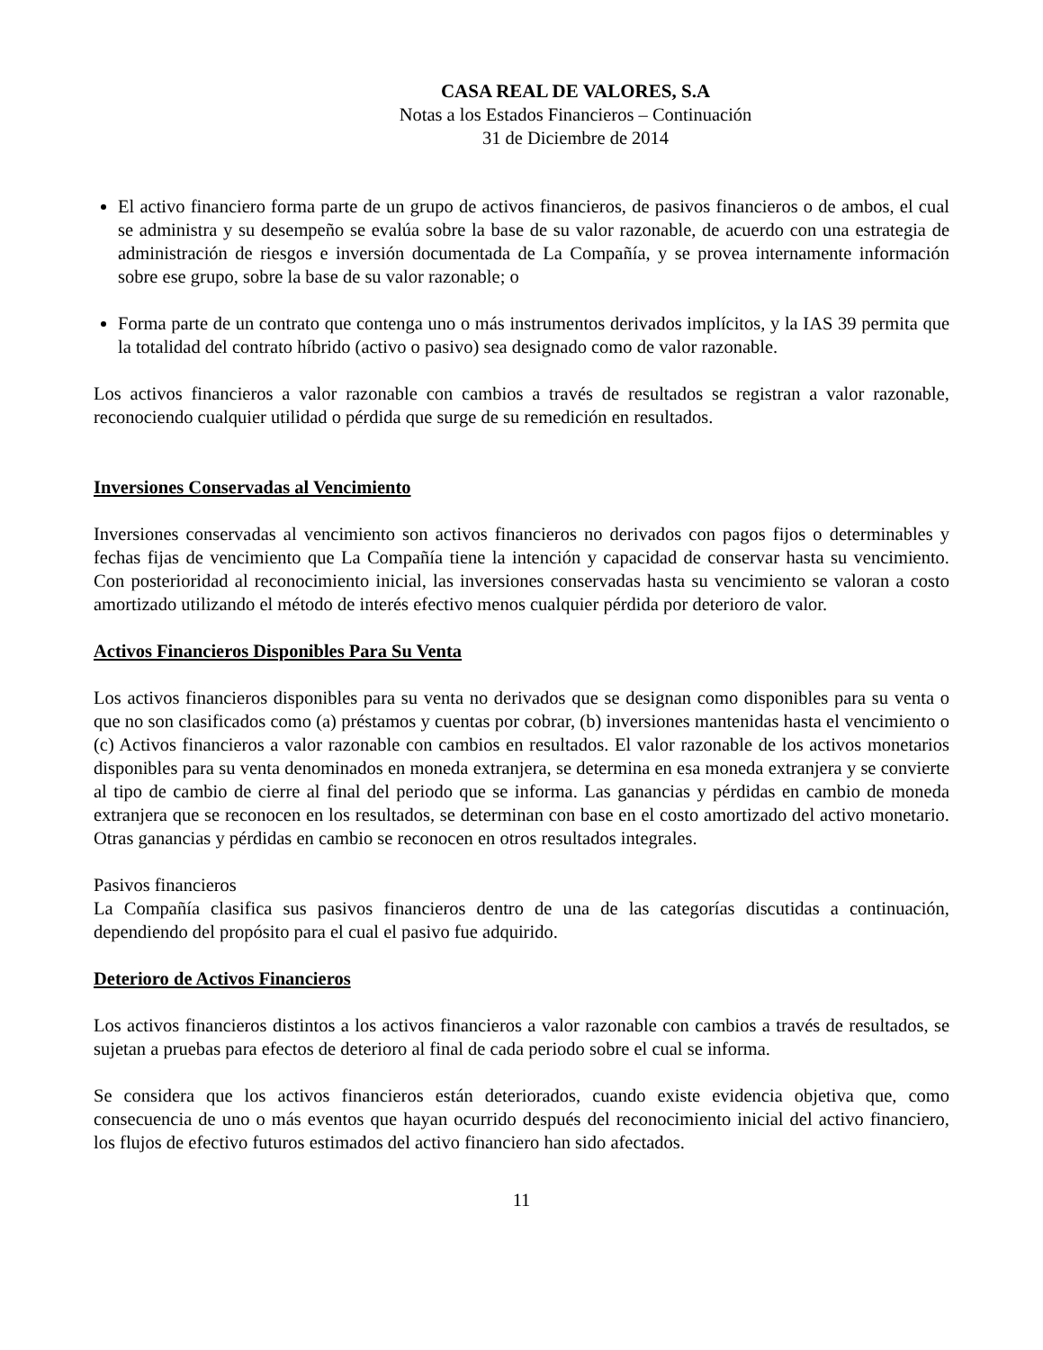CASA REAL DE VALORES, S.A
Notas a los Estados Financieros – Continuación
31 de Diciembre de 2014
El activo financiero forma parte de un grupo de activos financieros, de pasivos financieros o de ambos, el cual se administra y su desempeño se evalúa sobre la base de su valor razonable, de acuerdo con una estrategia de administración de riesgos e inversión documentada de La Compañía, y se provea internamente información sobre ese grupo, sobre la base de su valor razonable; o
Forma parte de un contrato que contenga uno o más instrumentos derivados implícitos, y la IAS 39 permita que la totalidad del contrato híbrido (activo o pasivo) sea designado como de valor razonable.
Los activos financieros a valor razonable con cambios a través de resultados se registran a valor razonable, reconociendo cualquier utilidad o pérdida que surge de su remedición en resultados.
Inversiones Conservadas al Vencimiento
Inversiones conservadas al vencimiento son activos financieros no derivados con pagos fijos o determinables y fechas fijas de vencimiento que La Compañía tiene la intención y capacidad de conservar hasta su vencimiento. Con posterioridad al reconocimiento inicial, las inversiones conservadas hasta su vencimiento se valoran a costo amortizado utilizando el método de interés efectivo menos cualquier pérdida por deterioro de valor.
Activos Financieros Disponibles Para Su Venta
Los activos financieros disponibles para su venta no derivados que se designan como disponibles para su venta o que no son clasificados como (a) préstamos y cuentas por cobrar, (b) inversiones mantenidas hasta el vencimiento o (c) Activos financieros a valor razonable con cambios en resultados. El valor razonable de los activos monetarios disponibles para su venta denominados en moneda extranjera, se determina en esa moneda extranjera y se convierte al tipo de cambio de cierre al final del periodo que se informa. Las ganancias y pérdidas en cambio de moneda extranjera que se reconocen en los resultados, se determinan con base en el costo amortizado del activo monetario. Otras ganancias y pérdidas en cambio se reconocen en otros resultados integrales.
Pasivos financieros
La Compañía clasifica sus pasivos financieros dentro de una de las categorías discutidas a continuación, dependiendo del propósito para el cual el pasivo fue adquirido.
Deterioro de Activos Financieros
Los activos financieros distintos a los activos financieros a valor razonable con cambios a través de resultados, se sujetan a pruebas para efectos de deterioro al final de cada periodo sobre el cual se informa.
Se considera que los activos financieros están deteriorados, cuando existe evidencia objetiva que, como consecuencia de uno o más eventos que hayan ocurrido después del reconocimiento inicial del activo financiero, los flujos de efectivo futuros estimados del activo financiero han sido afectados.
11